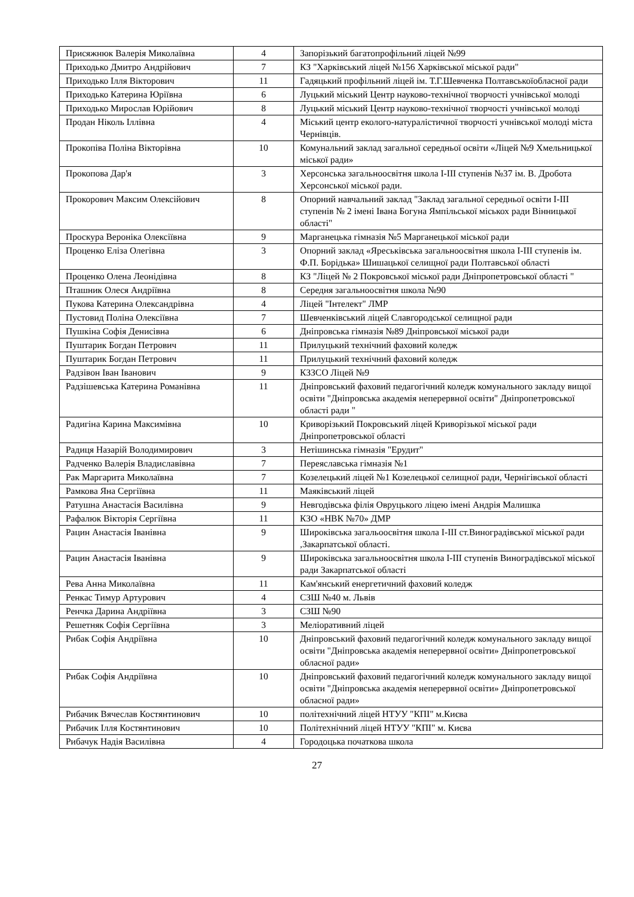| Присяжнюк Валерія Миколаївна | 4 | Запорізький багатопрофільний ліцей №99 |
| Приходько Дмитро Андрійович | 7 | КЗ "Харківський ліцей №156 Харківської міської ради" |
| Приходько Ілля Вікторович | 11 | Гадяцький профільний ліцей ім. Т.Г.Шевченка Полтавськоїобласної ради |
| Приходько Катерина Юріївна | 6 | Луцький міський Центр науково-технічної творчості учнівської молоді |
| Приходько Мирослав Юрійович | 8 | Луцький міський Центр науково-технічної творчості учнівської молоді |
| Продан Ніколь Іллівна | 4 | Міський центр еколого-натуралістичної творчості учнівської молоді міста Чернівців. |
| Прокопіва Поліна Вікторівна | 10 | Комунальний заклад загальної середньої освіти «Ліцей №9 Хмельницької міської ради» |
| Прокопова Дар'я | 3 | Херсонська загальноосвітня школа І-ІІІ ступенів №37 ім. В. Дробота Херсонської міської ради. |
| Прокорович Максим Олексійович | 8 | Опорний навчальний заклад "Заклад загальної середньої освіти І-ІІІ ступенів № 2 імені Івана Богуна Ямпільської міськох ради Вінницької області" |
| Проскура Вероніка Олексіївна | 9 | Марганецька гімназія №5 Марганецької міської ради |
| Проценко Еліза Олегівна | 3 | Опорний заклад «Яреськівська загальноосвітня школа І-ІІІ ступенів ім. Ф.П. Борідька» Шишацької селищної ради Полтавської області |
| Проценко Олена Леонідівна | 8 | КЗ "Ліцей № 2 Покровської міської ради Дніпропетровської області " |
| Пташник Олеся Андріївна | 8 | Середня загальноосвітня школа №90 |
| Пукова Катерина Олександрівна | 4 | Ліцей "Інтелект" ЛМР |
| Пустовид Поліна Олексіївна | 7 | Шевченківський ліцей Славгородської селищної ради |
| Пушкіна Софія Денисівна | 6 | Дніпровська гімназія №89 Дніпровської міської ради |
| Пуштарик Богдан Петрович | 11 | Прилуцький технічний фаховий коледж |
| Пуштарик Богдан Петрович | 11 | Прилуцький технічний фаховий коледж |
| Радзівон Іван Іванович | 9 | КЗЗСО Ліцей №9 |
| Радзішевська Катерина Романівна | 11 | Дніпровський фаховий педагогічний коледж комунального закладу вищої освіти "Дніпровська академія неперервної освіти" Дніпропетровської області ради " |
| Радигіна Карина Максимівна | 10 | Криворізький Покровський ліцей Криворізької міської ради Дніпропетровської області |
| Радиця Назарій Володимирович | 3 | Нетішинська гімназія "Ерудит" |
| Радченко Валерія Владиславівна | 7 | Переяславська гімназія №1 |
| Рак Маргарита Миколаївна | 7 | Козелецький ліцей №1 Козелецької селищної ради, Чернігівської області |
| Рамкова Яна Сергіївна | 11 | Маяківський ліцей |
| Ратушна Анастасія Василівна | 9 | Невгодівська філія Овруцького ліцею імені Андрія Малишка |
| Рафалюк Вікторія Сергіївна | 11 | КЗО «НВК №70» ДМР |
| Рацин Анастасія Іванівна | 9 | Широківська загальоосвітня школа І-ІІІ ст.Виноградівської міської ради ,Закарпатської області. |
| Рацин Анастасія Іванівна | 9 | Широківська загальноосвітня школа І-ІІІ ступенів Виноградівської міської ради Закарпатської області |
| Рева Анна Миколаївна | 11 | Кам'янський енергетичний фаховий коледж |
| Ренкас Тимур Артурович | 4 | СЗШ №40 м. Львів |
| Ренчка Дарина Андріївна | 3 | СЗШ №90 |
| Решетняк Софія Сергіївна | 3 | Меліоративний ліцей |
| Рибак Софія Андріївна | 10 | Дніпровський фаховий педагогічний коледж комунального закладу вищої освіти "Дніпровська академія неперервної освіти» Дніпропетровської обласної ради» |
| Рибак Софія Андріївна | 10 | Дніпровський фаховий педагогічний коледж комунального закладу вищої освіти "Дніпровська академія неперервної освіти» Дніпропетровської обласної ради» |
| Рибачик Вячеслав Костянтинович | 10 | політехнічний ліцей НТУУ "КПІ" м.Києва |
| Рибачик Ілля Костянтинович | 10 | Політехнічний ліцей НТУУ "КПІ" м. Києва |
| Рибачук Надія Василівна | 4 | Городоцька початкова школа |
27